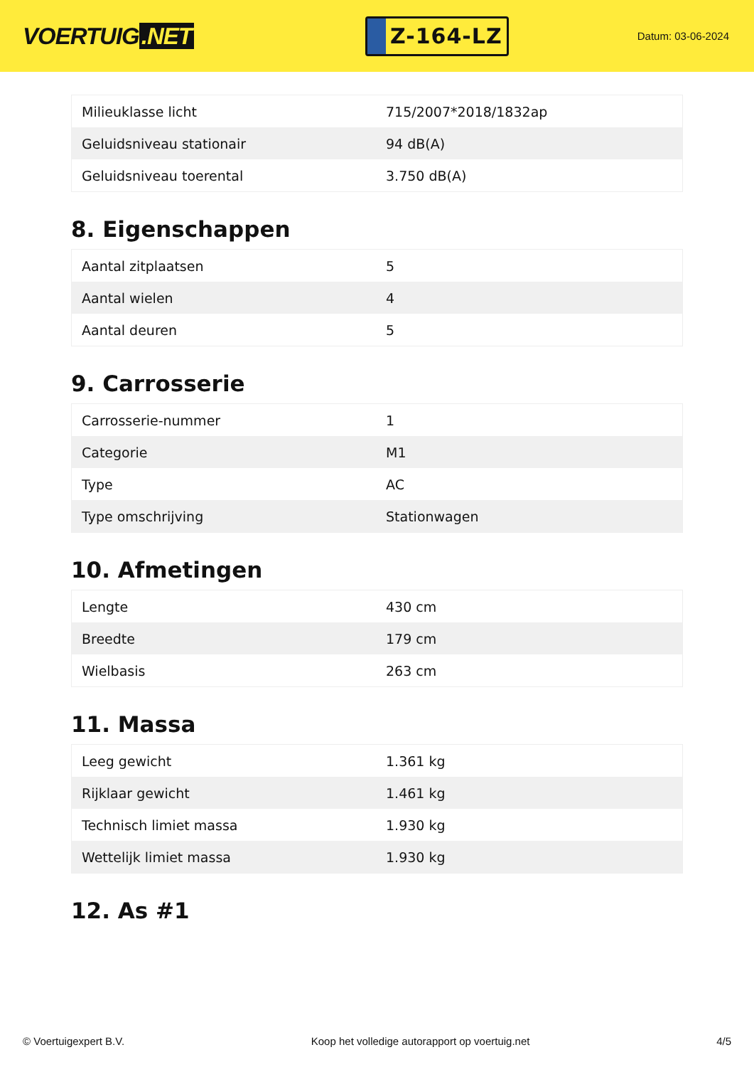VOERTUIG.NET
Z-164-LZ
Datum: 03-06-2024
| Milieuklasse licht | 715/2007*2018/1832ap |
| Geluidsniveau stationair | 94 dB(A) |
| Geluidsniveau toerental | 3.750 dB(A) |
8. Eigenschappen
| Aantal zitplaatsen | 5 |
| Aantal wielen | 4 |
| Aantal deuren | 5 |
9. Carrosserie
| Carrosserie-nummer | 1 |
| Categorie | M1 |
| Type | AC |
| Type omschrijving | Stationwagen |
10. Afmetingen
| Lengte | 430 cm |
| Breedte | 179 cm |
| Wielbasis | 263 cm |
11. Massa
| Leeg gewicht | 1.361 kg |
| Rijklaar gewicht | 1.461 kg |
| Technisch limiet massa | 1.930 kg |
| Wettelijk limiet massa | 1.930 kg |
12. As #1
© Voertuigexpert B.V. Koop het volledige autorapport op voertuig.net 4/5